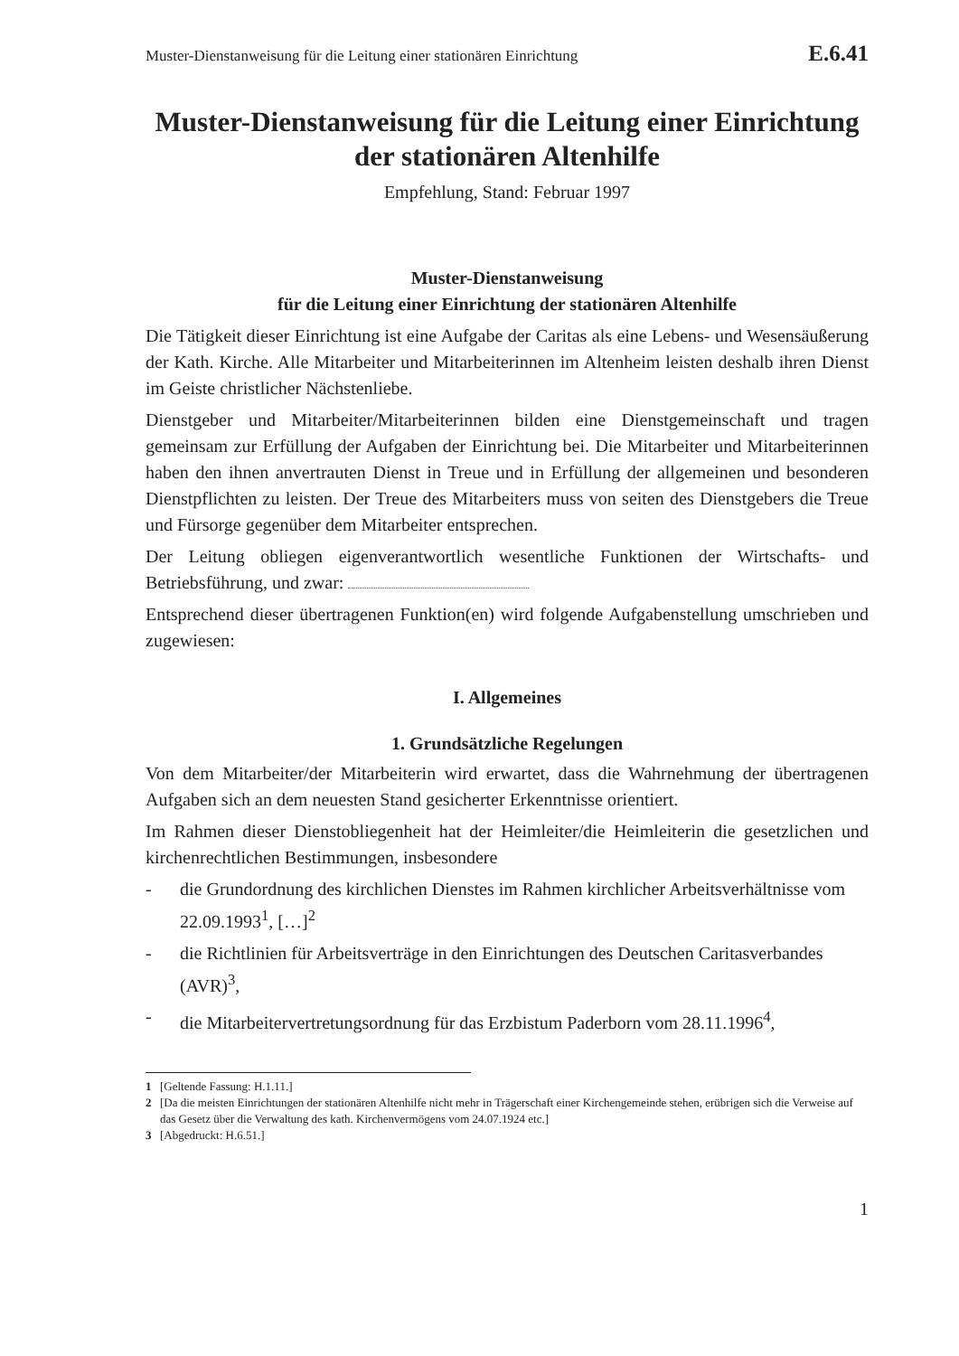Muster-Dienstanweisung für die Leitung einer stationären Einrichtung E.6.41
Muster-Dienstanweisung für die Leitung einer Einrichtung der stationären Altenhilfe
Empfehlung, Stand: Februar 1997
Muster-Dienstanweisung
für die Leitung einer Einrichtung der stationären Altenhilfe
Die Tätigkeit dieser Einrichtung ist eine Aufgabe der Caritas als eine Lebens- und Wesensäußerung der Kath. Kirche. Alle Mitarbeiter und Mitarbeiterinnen im Altenheim leisten deshalb ihren Dienst im Geiste christlicher Nächstenliebe.
Dienstgeber und Mitarbeiter/Mitarbeiterinnen bilden eine Dienstgemeinschaft und tragen gemeinsam zur Erfüllung der Aufgaben der Einrichtung bei. Die Mitarbeiter und Mitarbeiterinnen haben den ihnen anvertrauten Dienst in Treue und in Erfüllung der allgemeinen und besonderen Dienstpflichten zu leisten. Der Treue des Mitarbeiters muss von seiten des Dienstgebers die Treue und Fürsorge gegenüber dem Mitarbeiter entsprechen.
Der Leitung obliegen eigenverantwortlich wesentliche Funktionen der Wirtschafts- und Betriebsführung, und zwar:
Entsprechend dieser übertragenen Funktion(en) wird folgende Aufgabenstellung umschrieben und zugewiesen:
I. Allgemeines
1. Grundsätzliche Regelungen
Von dem Mitarbeiter/der Mitarbeiterin wird erwartet, dass die Wahrnehmung der übertragenen Aufgaben sich an dem neuesten Stand gesicherter Erkenntnisse orientiert.
Im Rahmen dieser Dienstobliegenheit hat der Heimleiter/die Heimleiterin die gesetzlichen und kirchenrechtlichen Bestimmungen, insbesondere
- die Grundordnung des kirchlichen Dienstes im Rahmen kirchlicher Arbeitsverhältnisse vom 22.09.1993<sup>1</sup>, […]<sup>2</sup>
- die Richtlinien für Arbeitsverträge in den Einrichtungen des Deutschen Caritasverbandes (AVR)<sup>3</sup>,
- die Mitarbeitervertretungsordnung für das Erzbistum Paderborn vom 28.11.1996<sup>4</sup>,
1 [Geltende Fassung: H.1.11.]
2 [Da die meisten Einrichtungen der stationären Altenhilfe nicht mehr in Trägerschaft einer Kirchengemeinde stehen, erübrigen sich die Verweise auf das Gesetz über die Verwaltung des kath. Kirchenvermögens vom 24.07.1924 etc.]
3 [Abgedruckt: H.6.51.]
1